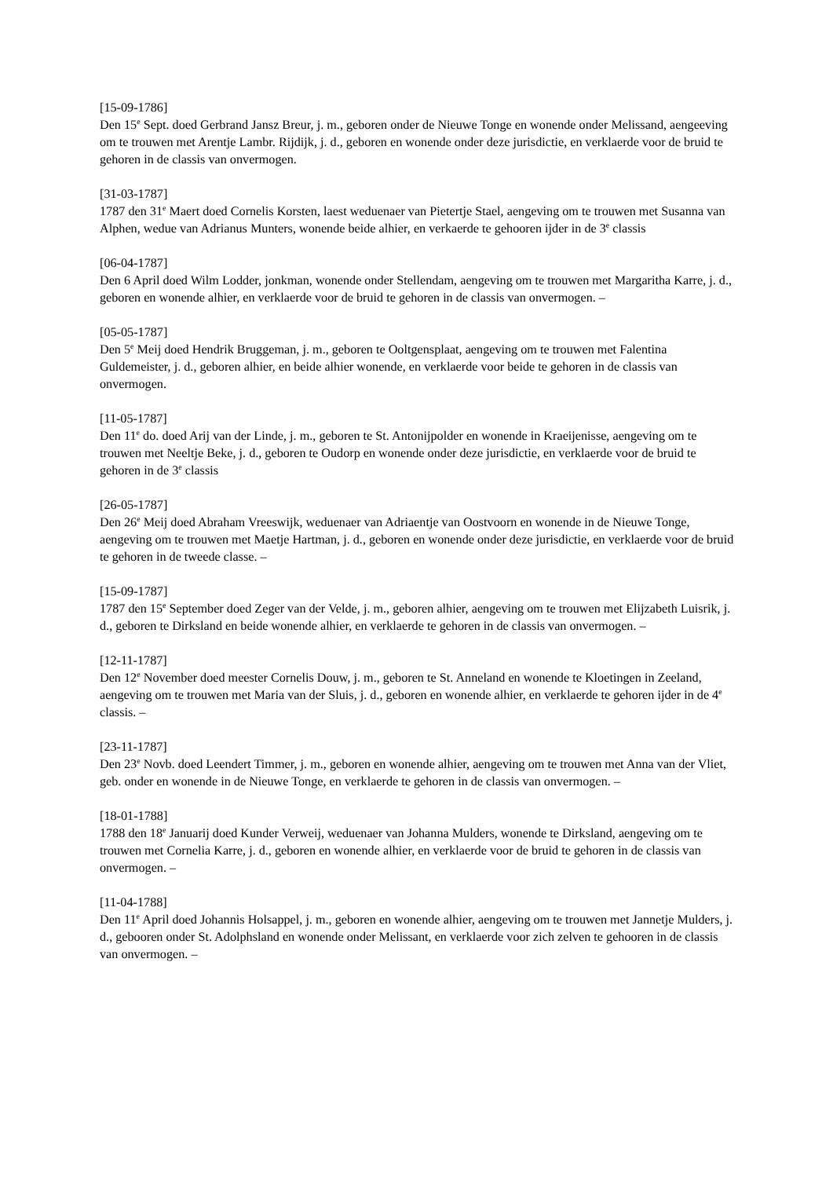[15-09-1786]
Den 15<sup>e</sup> Sept. doed Gerbrand Jansz Breur, j. m., geboren onder de Nieuwe Tonge en wonende onder Melissand, aengeeving om te trouwen met Arentje Lambr. Rijdijk, j. d., geboren en wonende onder deze jurisdictie, en verklaerde voor de bruid te gehoren in de classis van onvermogen.
[31-03-1787]
1787 den 31<sup>e</sup> Maert doed Cornelis Korsten, laest weduenaer van Pietertje Stael, aengeving om te trouwen met Susanna van Alphen, wedue van Adrianus Munters, wonende beide alhier, en verkaerde te gehooren ijder in de 3<sup>e</sup> classis
[06-04-1787]
Den 6 April doed Wilm Lodder, jonkman, wonende onder Stellendam, aengeving om te trouwen met Margaritha Karre, j. d., geboren en wonende alhier, en verklaerde voor de bruid te gehoren in de classis van onvermogen. –
[05-05-1787]
Den 5<sup>e</sup> Meij doed Hendrik Bruggeman, j. m., geboren te Ooltgensplaat, aengeving om te trouwen met Falentina Guldemeister, j. d., geboren alhier, en beide alhier wonende, en verklaerde voor beide te gehoren in de classis van onvermogen.
[11-05-1787]
Den 11<sup>e</sup> do. doed Arij van der Linde, j. m., geboren te St. Antonijpolder en wonende in Kraeijenisse, aengeving om te trouwen met Neeltje Beke, j. d., geboren te Oudorp en wonende onder deze jurisdictie, en verklaerde voor de bruid te gehoren in de 3<sup>e</sup> classis
[26-05-1787]
Den 26<sup>e</sup> Meij doed Abraham Vreeswijk, weduenaer van Adriaentje van Oostvoorn en wonende in de Nieuwe Tonge, aengeving om te trouwen met Maetje Hartman, j. d., geboren en wonende onder deze jurisdictie, en verklaerde voor de bruid te gehoren in de tweede classe. –
[15-09-1787]
1787 den 15<sup>e</sup> September doed Zeger van der Velde, j. m., geboren alhier, aengeving om te trouwen met Elijzabeth Luisrik, j. d., geboren te Dirksland en beide wonende alhier, en verklaerde te gehoren in de classis van onvermogen. –
[12-11-1787]
Den 12<sup>e</sup> November doed meester Cornelis Douw, j. m., geboren te St. Anneland en wonende te Kloetingen in Zeeland, aengeving om te trouwen met Maria van der Sluis, j. d., geboren en wonende alhier, en verklaerde te gehoren ijder in de 4<sup>e</sup> classis. –
[23-11-1787]
Den 23<sup>e</sup> Novb. doed Leendert Timmer, j. m., geboren en wonende alhier, aengeving om te trouwen met Anna van der Vliet, geb. onder en wonende in de Nieuwe Tonge, en verklaerde te gehoren in de classis van onvermogen. –
[18-01-1788]
1788 den 18<sup>e</sup> Januarij doed Kunder Verweij, weduenaer van Johanna Mulders, wonende te Dirksland, aengeving om te trouwen met Cornelia Karre, j. d., geboren en wonende alhier, en verklaerde voor de bruid te gehoren in de classis van onvermogen. –
[11-04-1788]
Den 11<sup>e</sup> April doed Johannis Holsappel, j. m., geboren en wonende alhier, aengeving om te trouwen met Jannetje Mulders, j. d., gebooren onder St. Adolphsland en wonende onder Melissant, en verklaerde voor zich zelven te gehooren in de classis van onvermogen. –